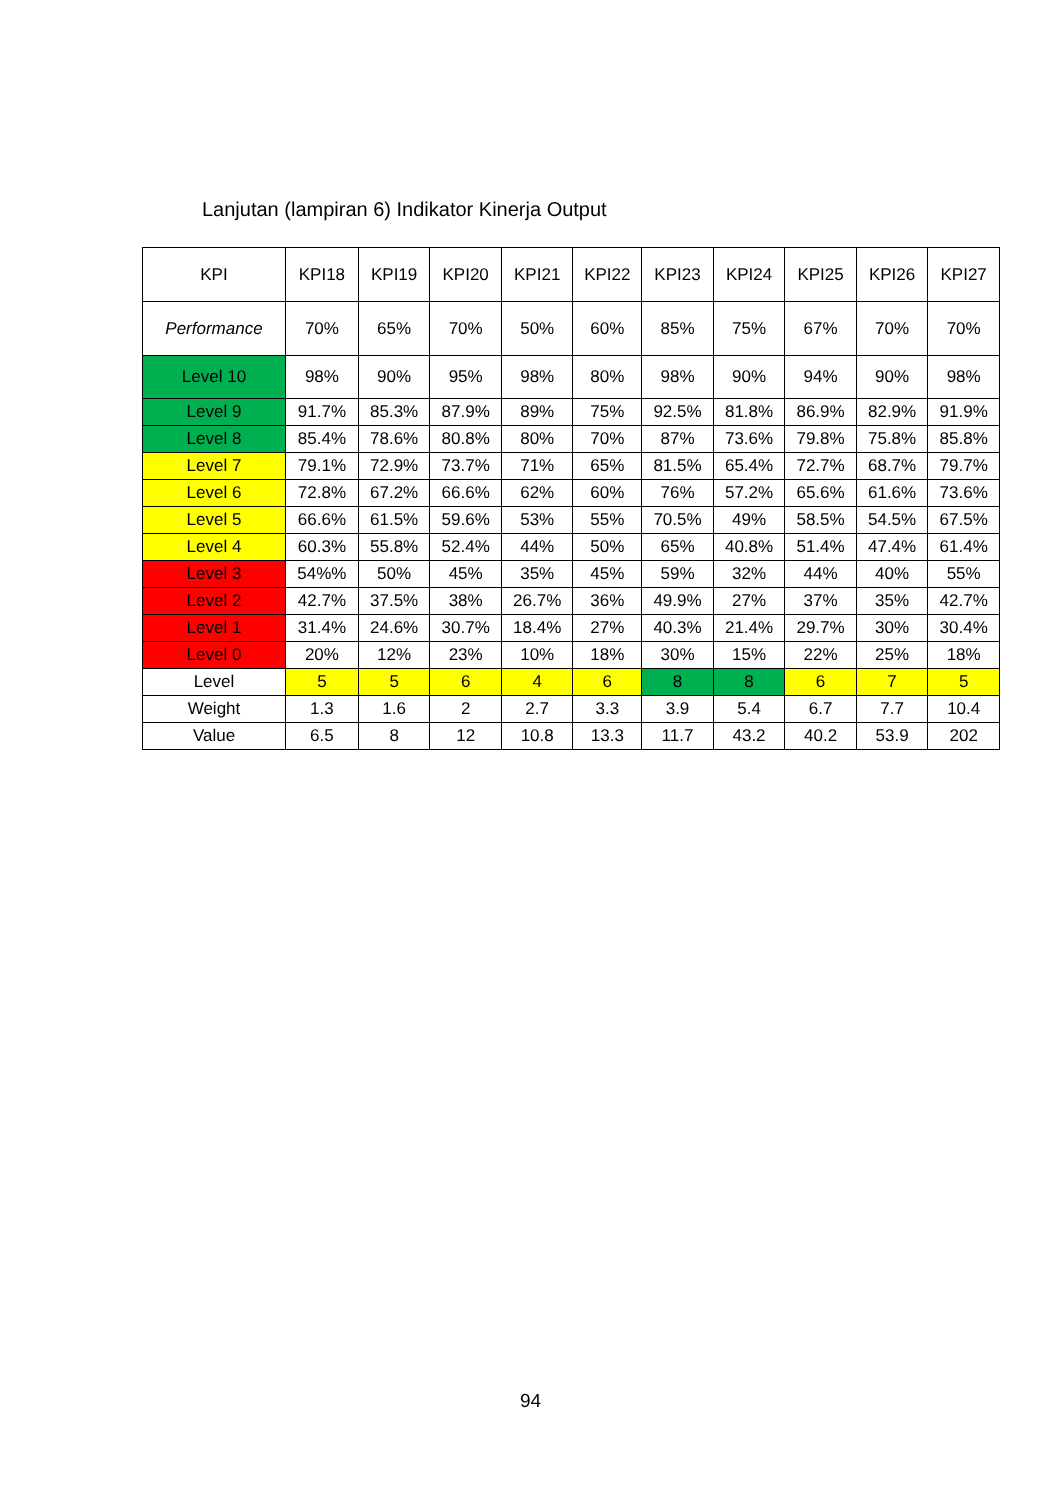Lanjutan (lampiran 6) Indikator Kinerja Output
| KPI | KPI18 | KPI19 | KPI20 | KPI21 | KPI22 | KPI23 | KPI24 | KPI25 | KPI26 | KPI27 |
| Performance | 70% | 65% | 70% | 50% | 60% | 85% | 75% | 67% | 70% | 70% |
| Level 10 | 98% | 90% | 95% | 98% | 80% | 98% | 90% | 94% | 90% | 98% |
| Level 9 | 91.7% | 85.3% | 87.9% | 89% | 75% | 92.5% | 81.8% | 86.9% | 82.9% | 91.9% |
| Level 8 | 85.4% | 78.6% | 80.8% | 80% | 70% | 87% | 73.6% | 79.8% | 75.8% | 85.8% |
| Level 7 | 79.1% | 72.9% | 73.7% | 71% | 65% | 81.5% | 65.4% | 72.7% | 68.7% | 79.7% |
| Level 6 | 72.8% | 67.2% | 66.6% | 62% | 60% | 76% | 57.2% | 65.6% | 61.6% | 73.6% |
| Level 5 | 66.6% | 61.5% | 59.6% | 53% | 55% | 70.5% | 49% | 58.5% | 54.5% | 67.5% |
| Level 4 | 60.3% | 55.8% | 52.4% | 44% | 50% | 65% | 40.8% | 51.4% | 47.4% | 61.4% |
| Level 3 | 54%% | 50% | 45% | 35% | 45% | 59% | 32% | 44% | 40% | 55% |
| Level 2 | 42.7% | 37.5% | 38% | 26.7% | 36% | 49.9% | 27% | 37% | 35% | 42.7% |
| Level 1 | 31.4% | 24.6% | 30.7% | 18.4% | 27% | 40.3% | 21.4% | 29.7% | 30% | 30.4% |
| Level 0 | 20% | 12% | 23% | 10% | 18% | 30% | 15% | 22% | 25% | 18% |
| Level | 5 | 5 | 6 | 4 | 6 | 8 | 8 | 6 | 7 | 5 |
| Weight | 1.3 | 1.6 | 2 | 2.7 | 3.3 | 3.9 | 5.4 | 6.7 | 7.7 | 10.4 |
| Value | 6.5 | 8 | 12 | 10.8 | 13.3 | 11.7 | 43.2 | 40.2 | 53.9 | 202 |
94